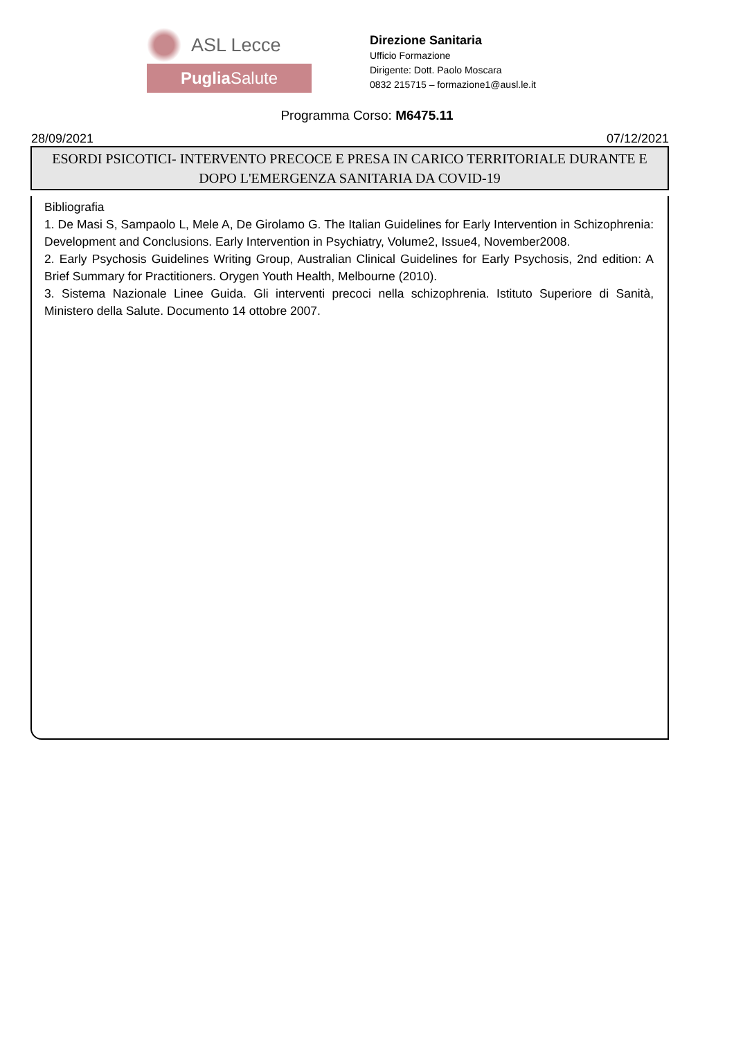ASL Lecce
Puglia Salute
Direzione Sanitaria
Ufficio Formazione
Dirigente: Dott. Paolo Moscara
0832 215715 – formazione1@ausl.le.it
Programma Corso: M6475.11
28/09/2021 07/12/2021
ESORDI PSICOTICI- INTERVENTO PRECOCE E PRESA IN CARICO TERRITORIALE DURANTE E DOPO L'EMERGENZA SANITARIA DA COVID-19
Bibliografia
1. De Masi S, Sampaolo L, Mele A, De Girolamo G. The Italian Guidelines for Early Intervention in Schizophrenia: Development and Conclusions. Early Intervention in Psychiatry, Volume2, Issue4, November2008.
2. Early Psychosis Guidelines Writing Group, Australian Clinical Guidelines for Early Psychosis, 2nd edition: A Brief Summary for Practitioners. Orygen Youth Health, Melbourne (2010).
3. Sistema Nazionale Linee Guida. Gli interventi precoci nella schizophrenia. Istituto Superiore di Sanità, Ministero della Salute. Documento 14 ottobre 2007.